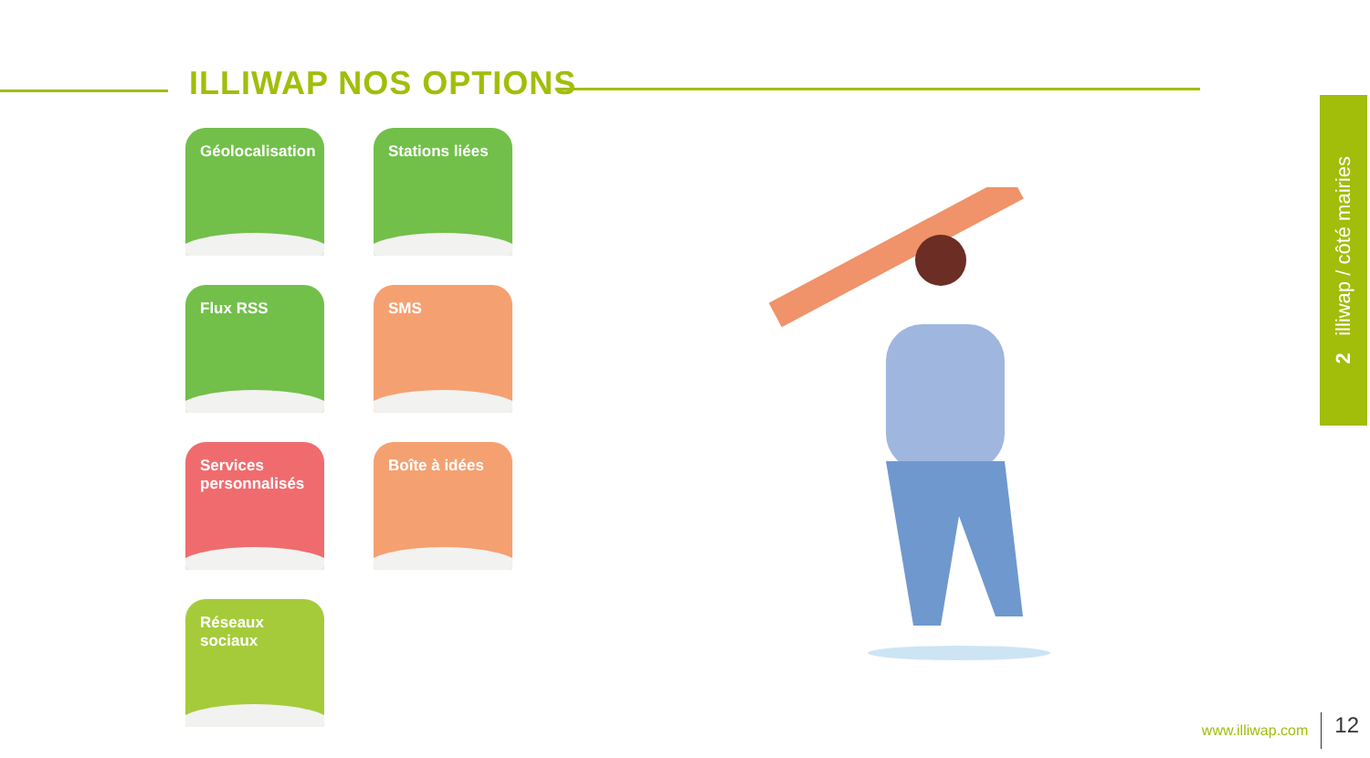ILLIWAP NOS OPTIONS
Géolocalisation
Stations liées
Flux RSS
SMS
Services personnalisés
Boîte à idées
Réseaux sociaux
2 illiwap / côté mairies
www.illiwap.com 12